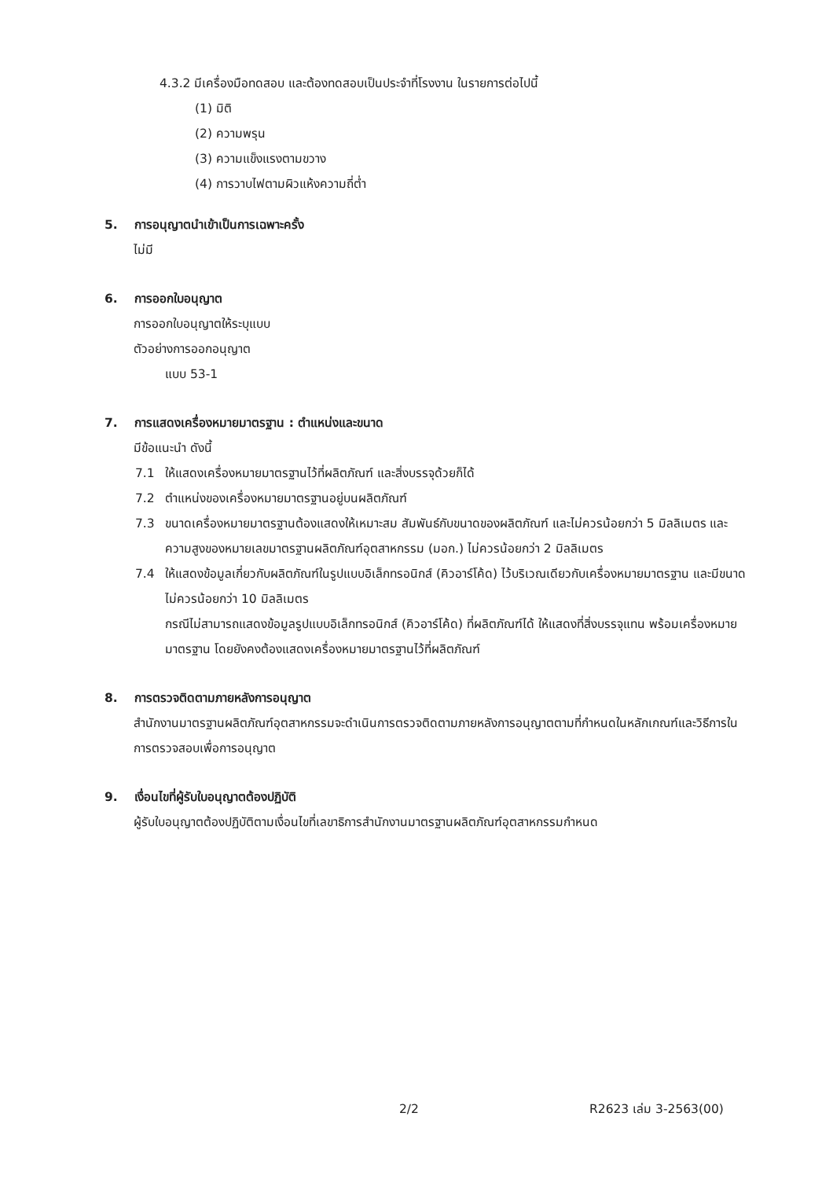4.3.2 มีเครื่องมือทดสอบ และต้องทดสอบเป็นประจำที่โรงงาน ในรายการต่อไปนี้
(1) มิติ
(2) ความพรุน
(3) ความแข็งแรงตามขวาง
(4) การวาบไฟตามผิวแห้งความถี่ต่ำ
5. การอนุญาตนำเข้าเป็นการเฉพาะครั้ง
ไม่มี
6. การออกใบอนุญาต
การออกใบอนุญาตให้ระบุแบบ
ตัวอย่างการออกอนุญาต
แบบ 53-1
7. การแสดงเครื่องหมายมาตรฐาน : ตำแหน่งและขนาด
มีข้อแนะนำ ดังนี้
7.1 ให้แสดงเครื่องหมายมาตรฐานไว้ที่ผลิตภัณฑ์ และสิ่งบรรจุด้วยก็ได้
7.2 ตำแหน่งของเครื่องหมายมาตรฐานอยู่บนผลิตภัณฑ์
7.3 ขนาดเครื่องหมายมาตรฐานต้องแสดงให้เหมาะสม สัมพันธ์กับขนาดของผลิตภัณฑ์ และไม่ควรน้อยกว่า 5 มิลลิเมตร และความสูงของหมายเลขมาตรฐานผลิตภัณฑ์อุตสาหกรรม (มอก.) ไม่ควรน้อยกว่า 2 มิลลิเมตร
7.4 ให้แสดงข้อมูลเกี่ยวกับผลิตภัณฑ์ในรูปแบบอิเล็กทรอนิกส์ (คิวอาร์โค้ด) ไว้บริเวณเดียวกับเครื่องหมายมาตรฐาน และมีขนาดไม่ควรน้อยกว่า 10 มิลลิเมตร
กรณีไม่สามารถแสดงข้อมูลรูปแบบอิเล็กทรอนิกส์ (คิวอาร์โค้ด) ที่ผลิตภัณฑ์ได้ ให้แสดงที่สิ่งบรรจุแทน พร้อมเครื่องหมายมาตรฐาน โดยยังคงต้องแสดงเครื่องหมายมาตรฐานไว้ที่ผลิตภัณฑ์
8. การตรวจติดตามภายหลังการอนุญาต
สำนักงานมาตรฐานผลิตภัณฑ์อุตสาหกรรมจะดำเนินการตรวจติดตามภายหลังการอนุญาตตามที่กำหนดในหลักเกณฑ์และวิธีการในการตรวจสอบเพื่อการอนุญาต
9. เงื่อนไขที่ผู้รับใบอนุญาตต้องปฏิบัติ
ผู้รับใบอนุญาตต้องปฏิบัติตามเงื่อนไขที่เลขาธิการสำนักงานมาตรฐานผลิตภัณฑ์อุตสาหกรรมกำหนด
2/2 R2623 เล่ม 3-2563(00)